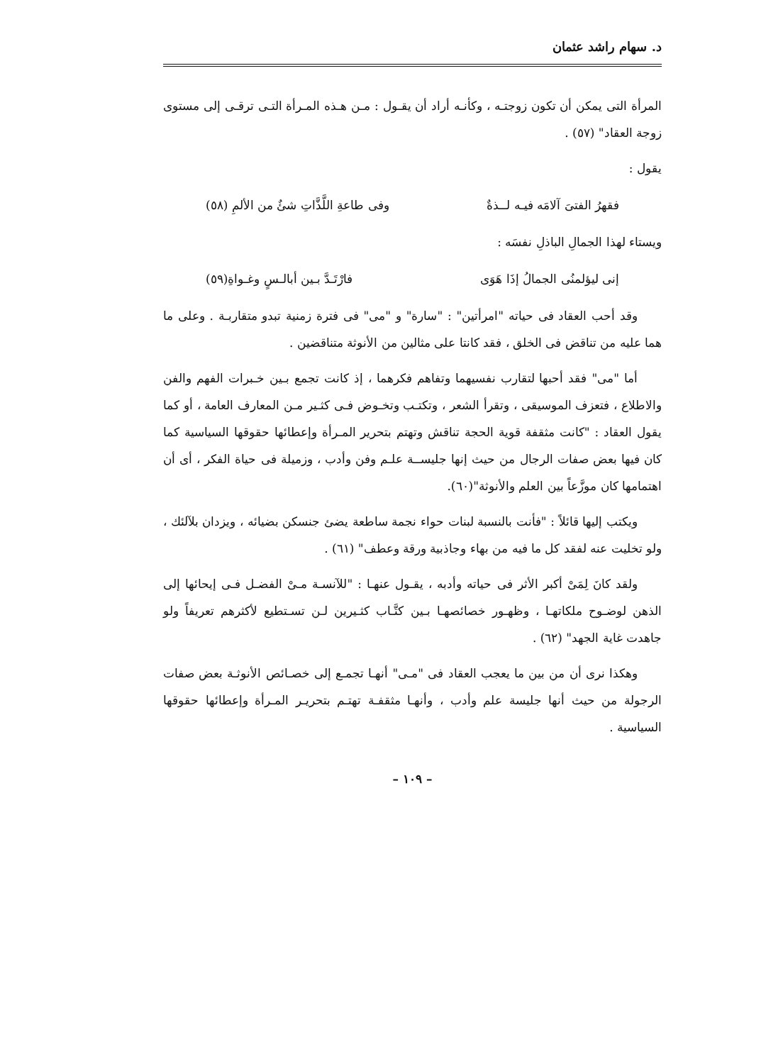د. سهام راشد عثمان
المرأة التى يمكن أن تكون زوجتـه ، وكأنـه أراد أن يقـول : مـن هـذه المـرأة التـى ترقـى إلى مستوى زوجة العقاد" (٥٧) .
يقول :
فقهرُ الفتىَ آلامَه فيـه لــذةٌ وفى طاعةِ اللَّذَّاتِ شئٌ من الألمِ (٥٨)
ويستاء لهذا الجمالِ الباذلِ نفسَه :
إنى ليؤلمنُى الجمالُ إذَا هَوَى فارْتَـدَّ بـين أبالـسٍ وغـواةِ(٥٩)
وقد أحب العقاد فى حياته "امرأتين" : "سارة" و "مى" فى فترة زمنية تبدو متقاربـة . وعلى ما هما عليه من تناقض فى الخلق ، فقد كانتا على مثالين من الأنوثة متناقضين .
أما "مى" فقد أحبها لتقارب نفسيهما وتفاهم فكرهما ، إذ كانت تجمع بـين خـبرات الفهم والفن والاطلاع ، فتعزف الموسيقى ، وتقرأ الشعر ، وتكتـب وتخـوض فـى كثـير مـن المعارف العامة ، أو كما يقول العقاد : "كانت مثقفة قوية الحجة تناقش وتهتم بتحرير المـرأة وإعطائها حقوقها السياسية كما كان فيها بعض صفات الرجال من حيث إنها جليســة علـم وفن وأدب ، وزميلة فى حياة الفكر ، أى أن اهتمامها كان موزَّعاً بين العلم والأنوثة"(٦٠).
ويكتب إليها قائلاً : "فأنت بالنسبة لبنات حواء نجمة ساطعة يضئ جنسكن بضيائه ، ويزدان بلآلئك ، ولو تخليت عنه لفقد كل ما فيه من بهاء وجاذبية ورقة وعطف" (٦١) .
ولقد كانَ لِمَىْ أكبر الأثر فى حياته وأدبه ، يقـول عنهـا : "للآنسـة مـىْ الفضـل فـى إيحائها إلى الذهن لوضـوح ملكاتهـا ، وظهـور خصائصهـا بـين كتَّـاب كثـيرين لـن تسـتطيع لأكثرهم تعريفاً ولو جاهدت غاية الجهد" (٦٢) .
وهكذا نرى أن من بين ما يعجب العقاد فى "مـى" أنهـا تجمـع إلى خصـائص الأنوثـة بعض صفات الرجولة من حيث أنها جليسة علم وأدب ، وأنهـا مثقفـة تهتـم بتحريـر المـرأة وإعطائها حقوقها السياسية .
– ١٠٩ –